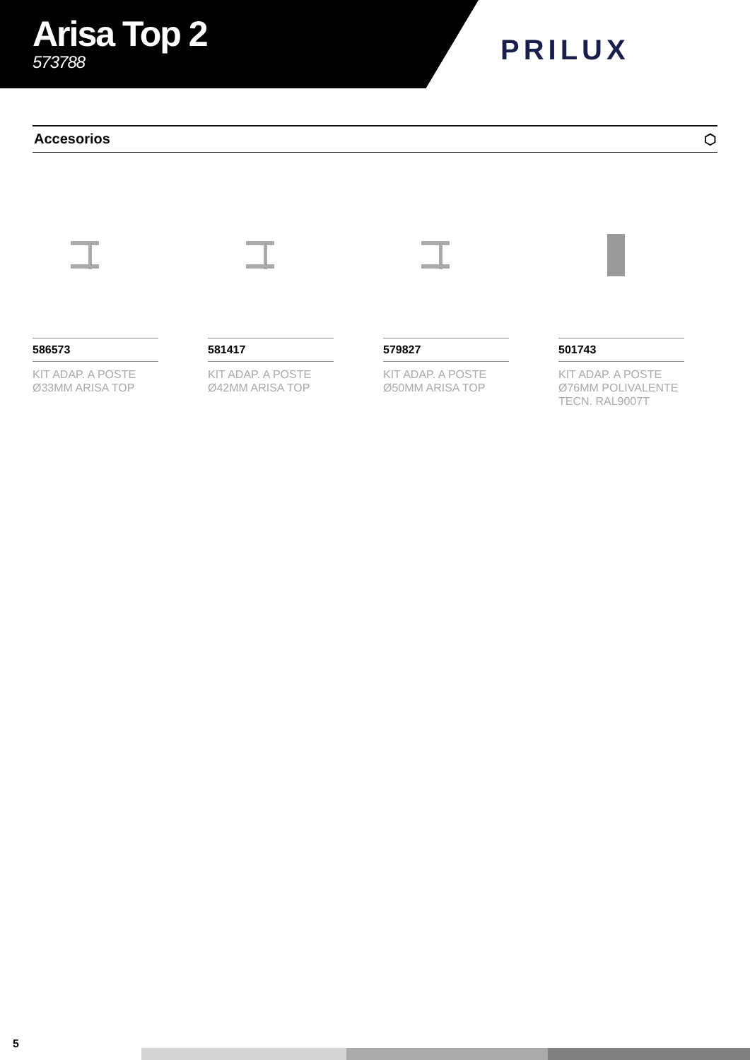Arisa Top 2
573788
PRILUX
Accesorios ⬡
586573
KIT ADAP. A POSTE Ø33MM ARISA TOP
581417
KIT ADAP. A POSTE Ø42MM ARISA TOP
579827
KIT ADAP. A POSTE Ø50MM ARISA TOP
501743
KIT ADAP. A POSTE Ø76MM POLIVALENTE TECN. RAL9007T
5